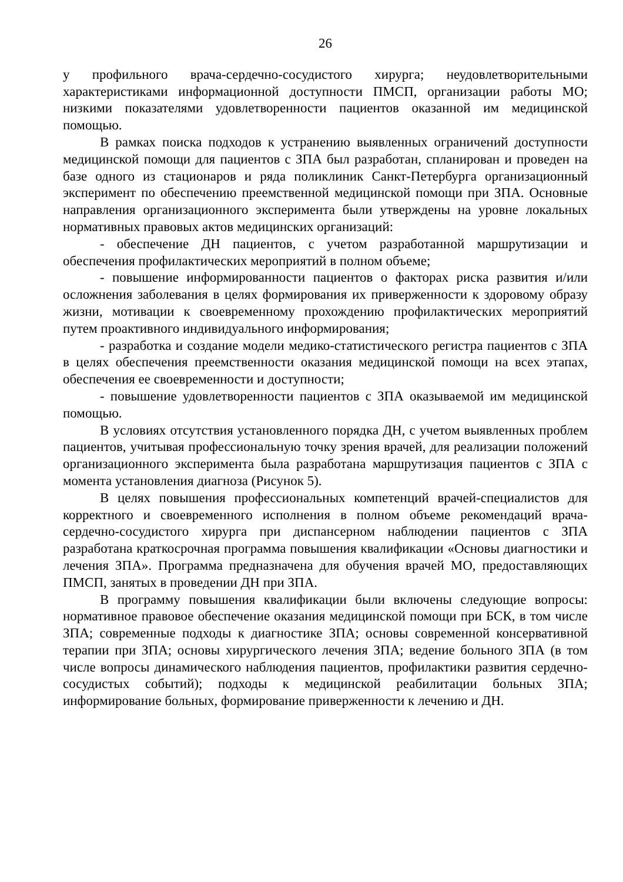26
у профильного врача-сердечно-сосудистого хирурга; неудовлетворительными характеристиками информационной доступности ПМСП, организации работы МО; низкими показателями удовлетворенности пациентов оказанной им медицинской помощью.
В рамках поиска подходов к устранению выявленных ограничений доступности медицинской помощи для пациентов с ЗПА был разработан, спланирован и проведен на базе одного из стационаров и ряда поликлиник Санкт-Петербурга организационный эксперимент по обеспечению преемственной медицинской помощи при ЗПА. Основные направления организационного эксперимента были утверждены на уровне локальных нормативных правовых актов медицинских организаций:
- обеспечение ДН пациентов, с учетом разработанной маршрутизации и обеспечения профилактических мероприятий в полном объеме;
- повышение информированности пациентов о факторах риска развития и/или осложнения заболевания в целях формирования их приверженности к здоровому образу жизни, мотивации к своевременному прохождению профилактических мероприятий путем проактивного индивидуального информирования;
- разработка и создание модели медико-статистического регистра пациентов с ЗПА в целях обеспечения преемственности оказания медицинской помощи на всех этапах, обеспечения ее своевременности и доступности;
- повышение удовлетворенности пациентов с ЗПА оказываемой им медицинской помощью.
В условиях отсутствия установленного порядка ДН, с учетом выявленных проблем пациентов, учитывая профессиональную точку зрения врачей, для реализации положений организационного эксперимента была разработана маршрутизация пациентов с ЗПА с момента установления диагноза (Рисунок 5).
В целях повышения профессиональных компетенций врачей-специалистов для корректного и своевременного исполнения в полном объеме рекомендаций врача-сердечно-сосудистого хирурга при диспансерном наблюдении пациентов с ЗПА разработана краткосрочная программа повышения квалификации «Основы диагностики и лечения ЗПА». Программа предназначена для обучения врачей МО, предоставляющих ПМСП, занятых в проведении ДН при ЗПА.
В программу повышения квалификации были включены следующие вопросы: нормативное правовое обеспечение оказания медицинской помощи при БСК, в том числе ЗПА; современные подходы к диагностике ЗПА; основы современной консервативной терапии при ЗПА; основы хирургического лечения ЗПА; ведение больного ЗПА (в том числе вопросы динамического наблюдения пациентов, профилактики развития сердечно-сосудистых событий); подходы к медицинской реабилитации больных ЗПА; информирование больных, формирование приверженности к лечению и ДН.